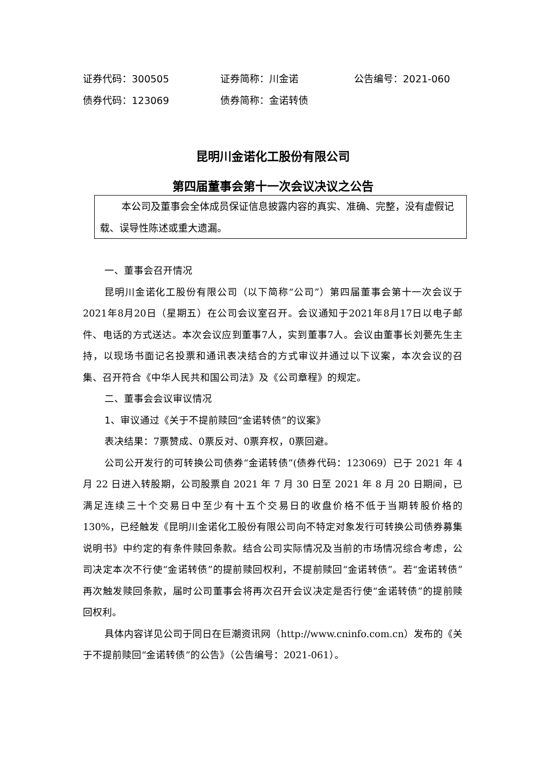证券代码：300505 证券简称：川金诺 公告编号：2021-060
债券代码：123069 债券简称：金诺转债
昆明川金诺化工股份有限公司
第四届董事会第十一次会议决议之公告
本公司及董事会全体成员保证信息披露内容的真实、准确、完整，没有虚假记载、误导性陈述或重大遗漏。
一、董事会召开情况
昆明川金诺化工股份有限公司（以下简称“公司”）第四届董事会第十一次会议于2021年8月20日（星期五）在公司会议室召开。会议通知于2021年8月17日以电子邮件、电话的方式送达。本次会议应到董事7人，实到董事7人。会议由董事长刘甍先生主持，以现场书面记名投票和通讯表决结合的方式审议并通过以下议案，本次会议的召集、召开符合《中华人民共和国公司法》及《公司章程》的规定。
二、董事会会议审议情况
1、审议通过《关于不提前赎回“金诺转债”的议案》
表决结果：7票赞成、0票反对、0票弃权，0票回避。
公司公开发行的可转换公司债券“金诺转债”(债券代码：123069）已于 2021 年 4 月 22 日进入转股期，公司股票自 2021 年 7 月 30 日至 2021 年 8 月 20 日期间，已满足连续三十个交易日中至少有十五个交易日的收盘价格不低于当期转股价格的 130%，已经触发《昆明川金诺化工股份有限公司向不特定对象发行可转换公司债券募集说明书》中约定的有条件赎回条款。结合公司实际情况及当前的市场情况综合考虑，公司决定本次不行使“金诺转债”的提前赎回权利，不提前赎回“金诺转债”。若“金诺转债”再次触发赎回条款，届时公司董事会将再次召开会议决定是否行使“金诺转债”的提前赎回权利。
具体内容详见公司于同日在巨潮资讯网（http://www.cninfo.com.cn）发布的《关于不提前赎回“金诺转债”的公告》（公告编号：2021-061）。